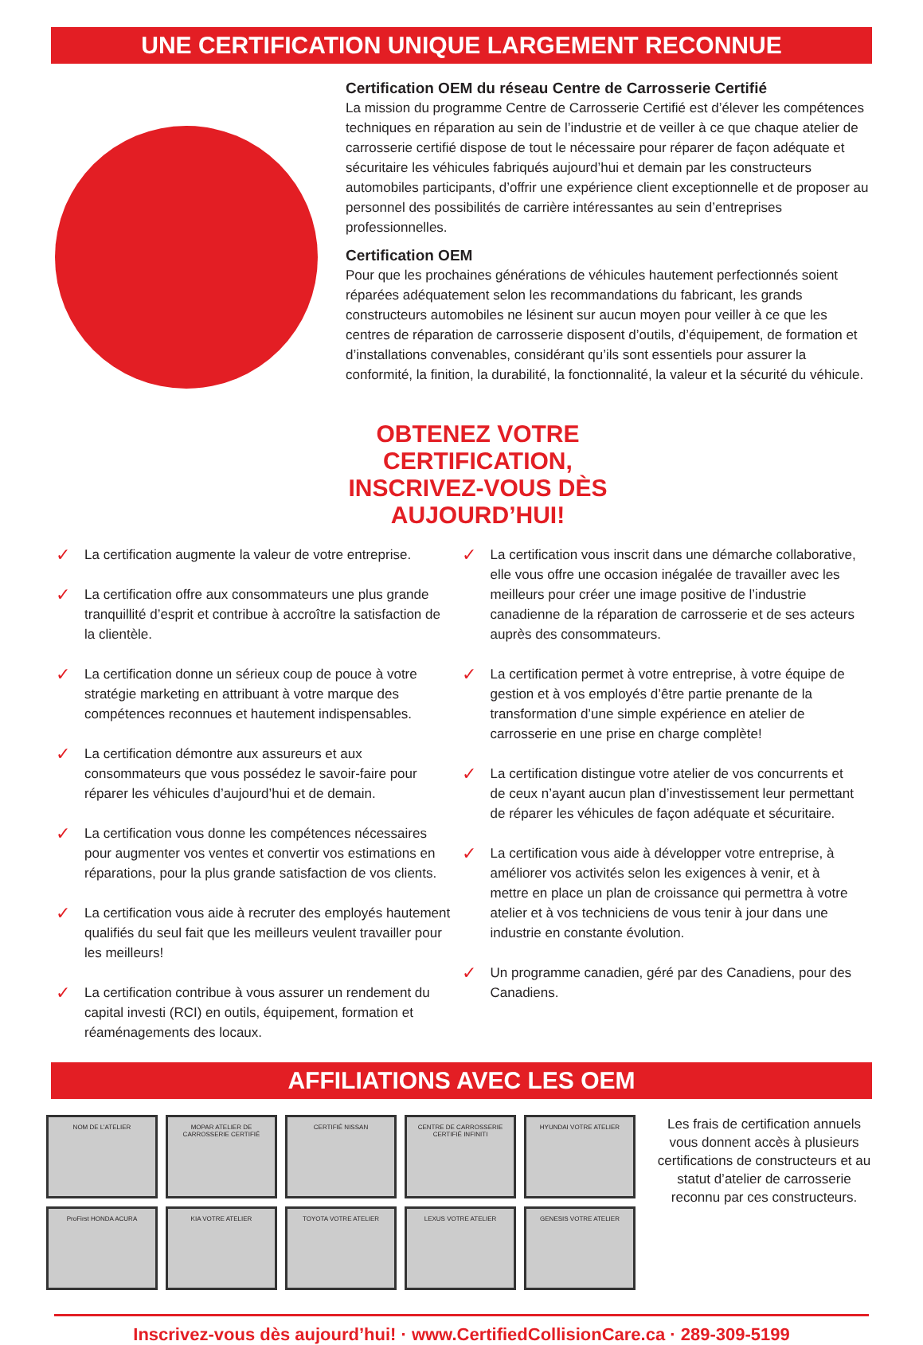UNE CERTIFICATION UNIQUE LARGEMENT RECONNUE
Certification OEM du réseau Centre de Carrosserie Certifié
La mission du programme Centre de Carrosserie Certifié est d’élever les compétences techniques en réparation au sein de l’industrie et de veiller à ce que chaque atelier de carrosserie certifié dispose de tout le nécessaire pour réparer de façon adéquate et sécuritaire les véhicules fabriqués aujourd’hui et demain par les constructeurs automobiles participants, d’offrir une expérience client exceptionnelle et de proposer au personnel des possibilités de carrière intéressantes au sein d’entreprises professionnelles.
Certification OEM
Pour que les prochaines générations de véhicules hautement perfectionnés soient réparées adéquatement selon les recommandations du fabricant, les grands constructeurs automobiles ne lésinent sur aucun moyen pour veiller à ce que les centres de réparation de carrosserie disposent d’outils, d’équipement, de formation et d’installations convenables, considérant qu’ils sont essentiels pour assurer la conformité, la finition, la durabilité, la fonctionnalité, la valeur et la sécurité du véhicule.
OBTENEZ VOTRE CERTIFICATION,
INSCRIVEZ-VOUS DÈS AUJOURD’HUI!
✓ La certification augmente la valeur de votre entreprise.
✓ La certification offre aux consommateurs une plus grande tranquillité d’esprit et contribue à accroître la satisfaction de la clientèle.
✓ La certification donne un sérieux coup de pouce à votre stratégie marketing en attribuant à votre marque des compétences reconnues et hautement indispensables.
✓ La certification démontre aux assureurs et aux consommateurs que vous possédez le savoir-faire pour réparer les véhicules d’aujourd’hui et de demain.
✓ La certification vous donne les compétences nécessaires pour augmenter vos ventes et convertir vos estimations en réparations, pour la plus grande satisfaction de vos clients.
✓ La certification vous aide à recruter des employés hautement qualifiés du seul fait que les meilleurs veulent travailler pour les meilleurs!
✓ La certification contribue à vous assurer un rendement du capital investi (RCI) en outils, équipement, formation et réaménagements des locaux.
✓ La certification vous inscrit dans une démarche collaborative, elle vous offre une occasion inégalée de travailler avec les meilleurs pour créer une image positive de l’industrie canadienne de la réparation de carrosserie et de ses acteurs auprès des consommateurs.
✓ La certification permet à votre entreprise, à votre équipe de gestion et à vos employés d’être partie prenante de la transformation d’une simple expérience en atelier de carrosserie en une prise en charge complète!
✓ La certification distingue votre atelier de vos concurrents et de ceux n’ayant aucun plan d’investissement leur permettant de réparer les véhicules de façon adéquate et sécuritaire.
✓ La certification vous aide à développer votre entreprise, à améliorer vos activités selon les exigences à venir, et à mettre en place un plan de croissance qui permettra à votre atelier et à vos techniciens de vous tenir à jour dans une industrie en constante évolution.
✓ Un programme canadien, géré par des Canadiens, pour des Canadiens.
AFFILIATIONS AVEC LES OEM
NOM DE L’ATELIER
MOPAR ATELIER DE CARROSSERIE CERTIFIÉ
CERTIFIÉ NISSAN
CENTRE DE CARROSSERIE CERTIFIÉ INFINITI
HYUNDAI VOTRE ATELIER
ProFirst HONDA ACURA
KIA VOTRE ATELIER
TOYOTA VOTRE ATELIER
LEXUS VOTRE ATELIER
GENESIS VOTRE ATELIER
Les frais de certification annuels vous donnent accès à plusieurs certifications de constructeurs et au statut d’atelier de carrosserie reconnu par ces constructeurs.
Inscrivez-vous dès aujourd’hui! · www.CertifiedCollisionCare.ca · 289-309-5199